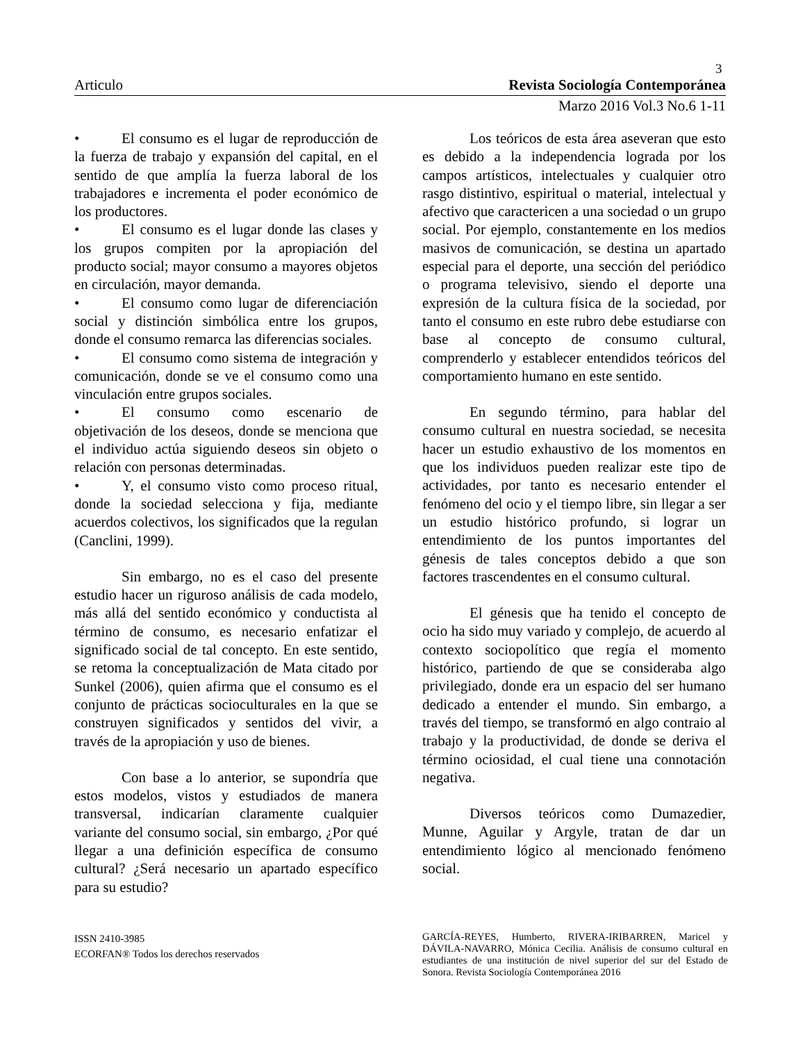3
Articulo Revista Sociología Contemporánea
Marzo 2016 Vol.3 No.6 1-11
• El consumo es el lugar de reproducción de la fuerza de trabajo y expansión del capital, en el sentido de que amplía la fuerza laboral de los trabajadores e incrementa el poder económico de los productores.
• El consumo es el lugar donde las clases y los grupos compiten por la apropiación del producto social; mayor consumo a mayores objetos en circulación, mayor demanda.
• El consumo como lugar de diferenciación social y distinción simbólica entre los grupos, donde el consumo remarca las diferencias sociales.
• El consumo como sistema de integración y comunicación, donde se ve el consumo como una vinculación entre grupos sociales.
• El consumo como escenario de objetivación de los deseos, donde se menciona que el individuo actúa siguiendo deseos sin objeto o relación con personas determinadas.
• Y, el consumo visto como proceso ritual, donde la sociedad selecciona y fija, mediante acuerdos colectivos, los significados que la regulan (Canclini, 1999).
Sin embargo, no es el caso del presente estudio hacer un riguroso análisis de cada modelo, más allá del sentido económico y conductista al término de consumo, es necesario enfatizar el significado social de tal concepto. En este sentido, se retoma la conceptualización de Mata citado por Sunkel (2006), quien afirma que el consumo es el conjunto de prácticas socioculturales en la que se construyen significados y sentidos del vivir, a través de la apropiación y uso de bienes.
Con base a lo anterior, se supondría que estos modelos, vistos y estudiados de manera transversal, indicarían claramente cualquier variante del consumo social, sin embargo, ¿Por qué llegar a una definición específica de consumo cultural? ¿Será necesario un apartado específico para su estudio?
Los teóricos de esta área aseveran que esto es debido a la independencia lograda por los campos artísticos, intelectuales y cualquier otro rasgo distintivo, espiritual o material, intelectual y afectivo que caractericen a una sociedad o un grupo social. Por ejemplo, constantemente en los medios masivos de comunicación, se destina un apartado especial para el deporte, una sección del periódico o programa televisivo, siendo el deporte una expresión de la cultura física de la sociedad, por tanto el consumo en este rubro debe estudiarse con base al concepto de consumo cultural, comprenderlo y establecer entendidos teóricos del comportamiento humano en este sentido.
En segundo término, para hablar del consumo cultural en nuestra sociedad, se necesita hacer un estudio exhaustivo de los momentos en que los individuos pueden realizar este tipo de actividades, por tanto es necesario entender el fenómeno del ocio y el tiempo libre, sin llegar a ser un estudio histórico profundo, si lograr un entendimiento de los puntos importantes del génesis de tales conceptos debido a que son factores trascendentes en el consumo cultural.
El génesis que ha tenido el concepto de ocio ha sido muy variado y complejo, de acuerdo al contexto sociopolítico que regía el momento histórico, partiendo de que se consideraba algo privilegiado, donde era un espacio del ser humano dedicado a entender el mundo. Sin embargo, a través del tiempo, se transformó en algo contraio al trabajo y la productividad, de donde se deriva el término ociosidad, el cual tiene una connotación negativa.
Diversos teóricos como Dumazedier, Munne, Aguilar y Argyle, tratan de dar un entendimiento lógico al mencionado fenómeno social.
ISSN 2410-3985
ECORFAN® Todos los derechos reservados
GARCÍA-REYES, Humberto, RIVERA-IRIBARREN, Maricel y DÁVILA-NAVARRO, Mónica Cecilia. Análisis de consumo cultural en estudiantes de una institución de nivel superior del sur del Estado de Sonora. Revista Sociología Contemporánea 2016